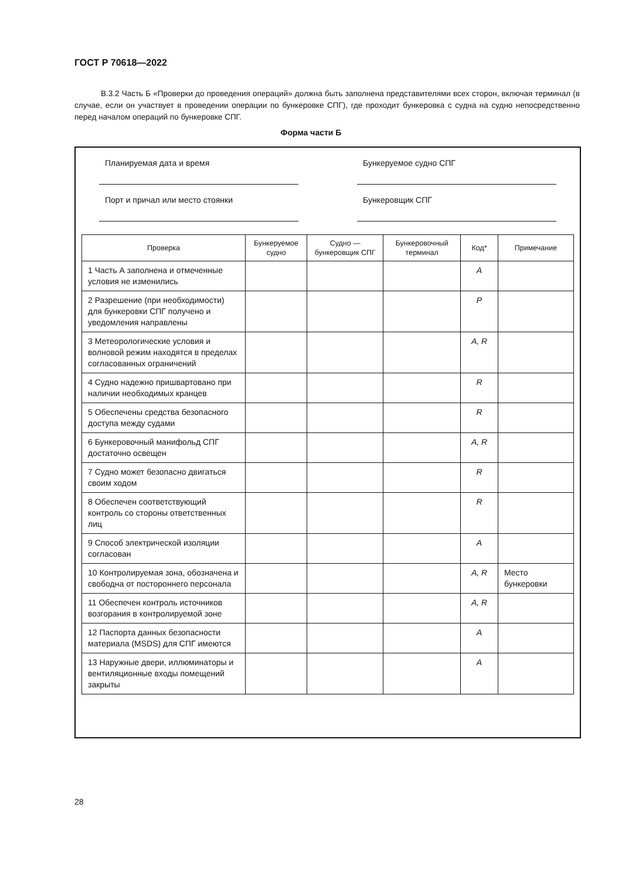ГОСТ Р 70618—2022
В.3.2 Часть Б «Проверки до проведения операций» должна быть заполнена представителями всех сторон, включая терминал (в случае, если он участвует в проведении операции по бункеровке СПГ), где проходит бункеровка с судна на судно непосредственно перед началом операций по бункеровке СПГ.
Форма части Б
Планируемая дата и время Бункеруемое судно СПГ
Порт и причал или место стоянки Бункеровщик СПГ
| Проверка | Бункеруемое судно | Судно — бункеровщик СПГ | Бункеровочный терминал | Код* | Примечание |
| --- | --- | --- | --- | --- | --- |
| 1 Часть А заполнена и отмеченные условия не изменились | | | | A | |
| 2 Разрешение (при необходимости) для бункеровки СПГ получено и уведомления направлены | | | | P | |
| 3 Метеорологические условия и волновой режим находятся в пределах согласованных ограничений | | | | A, R | |
| 4 Судно надежно пришвартовано при наличии необходимых кранцев | | | | R | |
| 5 Обеспечены средства безопасного доступа между судами | | | | R | |
| 6 Бункеровочный манифольд СПГ достаточно освещен | | | | A, R | |
| 7 Судно может безопасно двигаться своим ходом | | | | R | |
| 8 Обеспечен соответствующий контроль со стороны ответственных лиц | | | | R | |
| 9 Способ электрической изоляции согласован | | | | A | |
| 10 Контролируемая зона, обозначена и свободна от постороннего персонала | | | | A, R | Место бункеровки |
| 11 Обеспечен контроль источников возгорания в контролируемой зоне | | | | A, R | |
| 12 Паспорта данных безопасности материала (MSDS) для СПГ имеются | | | | A | |
| 13 Наружные двери, иллюминаторы и вентиляционные входы помещений закрыты | | | | A | |
28